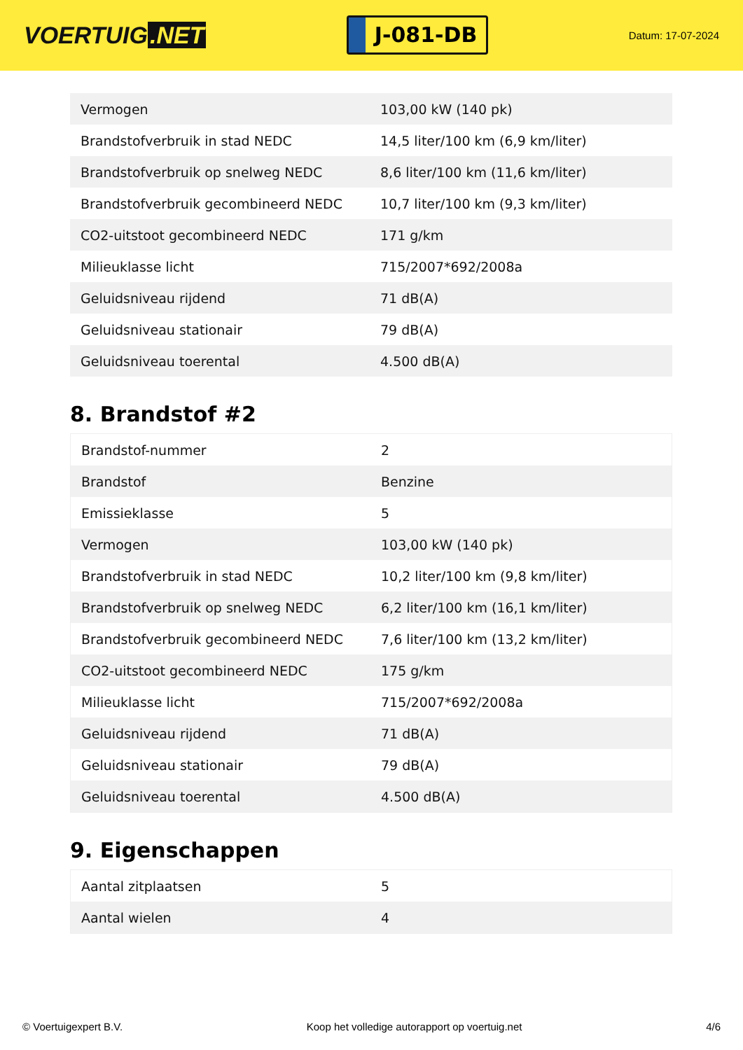VOERTUIG.NET
J-081-DB
Datum: 17-07-2024
| Vermogen | 103,00 kW (140 pk) |
| Brandstofverbruik in stad NEDC | 14,5 liter/100 km (6,9 km/liter) |
| Brandstofverbruik op snelweg NEDC | 8,6 liter/100 km (11,6 km/liter) |
| Brandstofverbruik gecombineerd NEDC | 10,7 liter/100 km (9,3 km/liter) |
| CO2-uitstoot gecombineerd NEDC | 171 g/km |
| Milieuklasse licht | 715/2007*692/2008a |
| Geluidsniveau rijdend | 71 dB(A) |
| Geluidsniveau stationair | 79 dB(A) |
| Geluidsniveau toerental | 4.500 dB(A) |
8. Brandstof #2
| Brandstof-nummer | 2 |
| Brandstof | Benzine |
| Emissieklasse | 5 |
| Vermogen | 103,00 kW (140 pk) |
| Brandstofverbruik in stad NEDC | 10,2 liter/100 km (9,8 km/liter) |
| Brandstofverbruik op snelweg NEDC | 6,2 liter/100 km (16,1 km/liter) |
| Brandstofverbruik gecombineerd NEDC | 7,6 liter/100 km (13,2 km/liter) |
| CO2-uitstoot gecombineerd NEDC | 175 g/km |
| Milieuklasse licht | 715/2007*692/2008a |
| Geluidsniveau rijdend | 71 dB(A) |
| Geluidsniveau stationair | 79 dB(A) |
| Geluidsniveau toerental | 4.500 dB(A) |
9. Eigenschappen
| Aantal zitplaatsen | 5 |
| Aantal wielen | 4 |
© Voertuigexpert B.V. Koop het volledige autorapport op voertuig.net 4/6